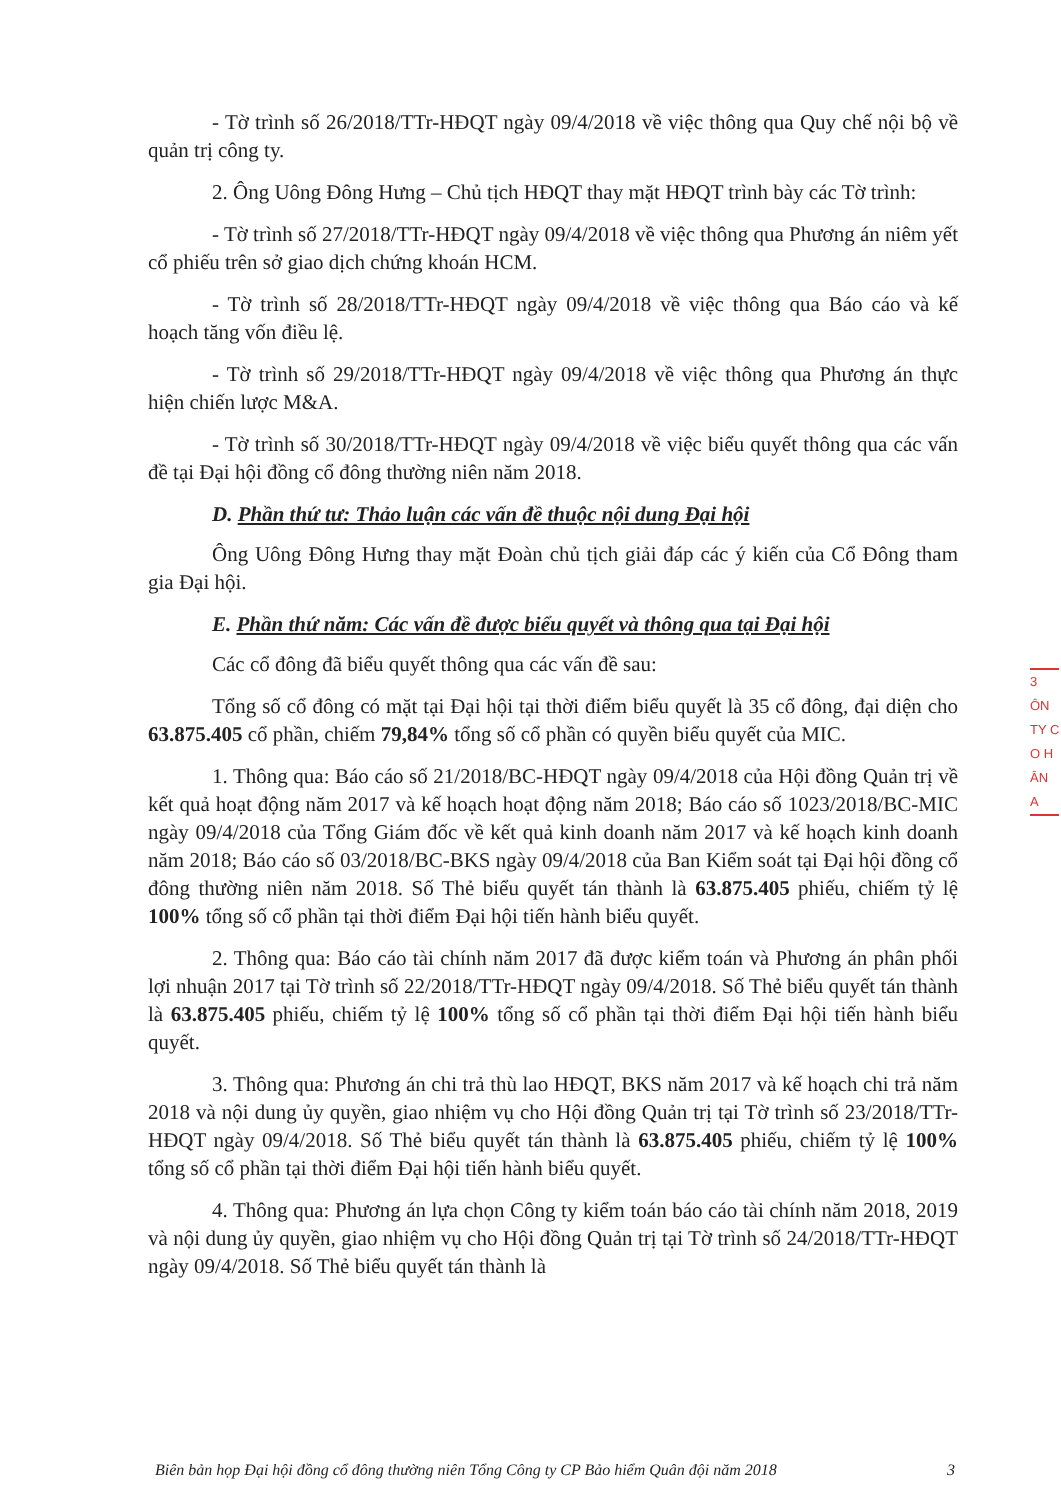- Tờ trình số 26/2018/TTr-HĐQT ngày 09/4/2018 về việc thông qua Quy chế nội bộ về quản trị công ty.
2. Ông Uông Đông Hưng – Chủ tịch HĐQT thay mặt HĐQT trình bày các Tờ trình:
- Tờ trình số 27/2018/TTr-HĐQT ngày 09/4/2018 về việc thông qua Phương án niêm yết cổ phiếu trên sở giao dịch chứng khoán HCM.
- Tờ trình số 28/2018/TTr-HĐQT ngày 09/4/2018 về việc thông qua Báo cáo và kế hoạch tăng vốn điều lệ.
- Tờ trình số 29/2018/TTr-HĐQT ngày 09/4/2018 về việc thông qua Phương án thực hiện chiến lược M&A.
- Tờ trình số 30/2018/TTr-HĐQT ngày 09/4/2018 về việc biểu quyết thông qua các vấn đề tại Đại hội đồng cổ đông thường niên năm 2018.
D. Phần thứ tư: Thảo luận các vấn đề thuộc nội dung Đại hội
Ông Uông Đông Hưng thay mặt Đoàn chủ tịch giải đáp các ý kiến của Cổ Đông tham gia Đại hội.
E. Phần thứ năm: Các vấn đề được biểu quyết và thông qua tại Đại hội
Các cổ đông đã biểu quyết thông qua các vấn đề sau:
Tổng số cổ đông có mặt tại Đại hội tại thời điểm biểu quyết là 35 cổ đông, đại diện cho 63.875.405 cổ phần, chiếm 79,84% tổng số cổ phần có quyền biểu quyết của MIC.
1. Thông qua: Báo cáo số 21/2018/BC-HĐQT ngày 09/4/2018 của Hội đồng Quản trị về kết quả hoạt động năm 2017 và kế hoạch hoạt động năm 2018; Báo cáo số 1023/2018/BC-MIC ngày 09/4/2018 của Tổng Giám đốc về kết quả kinh doanh năm 2017 và kế hoạch kinh doanh năm 2018; Báo cáo số 03/2018/BC-BKS ngày 09/4/2018 của Ban Kiểm soát tại Đại hội đồng cổ đông thường niên năm 2018. Số Thẻ biểu quyết tán thành là 63.875.405 phiếu, chiếm tỷ lệ 100% tổng số cổ phần tại thời điểm Đại hội tiến hành biểu quyết.
2. Thông qua: Báo cáo tài chính năm 2017 đã được kiểm toán và Phương án phân phối lợi nhuận 2017 tại Tờ trình số 22/2018/TTr-HĐQT ngày 09/4/2018. Số Thẻ biểu quyết tán thành là 63.875.405 phiếu, chiếm tỷ lệ 100% tổng số cổ phần tại thời điểm Đại hội tiến hành biểu quyết.
3. Thông qua: Phương án chi trả thù lao HĐQT, BKS năm 2017 và kế hoạch chi trả năm 2018 và nội dung ủy quyền, giao nhiệm vụ cho Hội đồng Quản trị tại Tờ trình số 23/2018/TTr-HĐQT ngày 09/4/2018. Số Thẻ biểu quyết tán thành là 63.875.405 phiếu, chiếm tỷ lệ 100% tổng số cổ phần tại thời điểm Đại hội tiến hành biểu quyết.
4. Thông qua: Phương án lựa chọn Công ty kiểm toán báo cáo tài chính năm 2018, 2019 và nội dung ủy quyền, giao nhiệm vụ cho Hội đồng Quản trị tại Tờ trình số 24/2018/TTr-HĐQT ngày 09/4/2018. Số Thẻ biểu quyết tán thành là
3
ÔN
TY C
O H
ÂN
A
Biên bản họp Đại hội đồng cổ đông thường niên Tổng Công ty CP Bảo hiểm Quân đội năm 2018 3